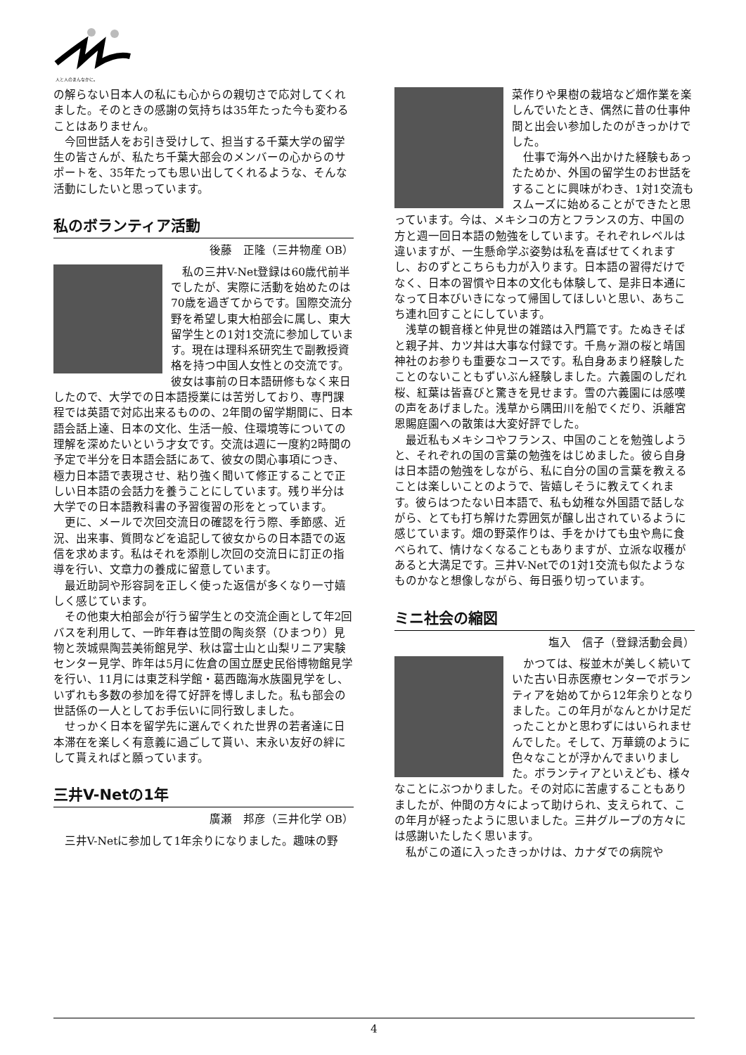人と人のまんなかに。
の解らない日本人の私にも心からの親切さで応対してくれました。そのときの感謝の気持ちは35年たった今も変わることはありません。
今回世話人をお引き受けして、担当する千葉大学の留学生の皆さんが、私たち千葉大部会のメンバーの心からのサポートを、35年たっても思い出してくれるような、そんな活動にしたいと思っています。
私のボランティア活動
後藤　正隆（三井物産 OB）
私の三井V-Net登録は60歳代前半でしたが、実際に活動を始めたのは70歳を過ぎてからです。国際交流分野を希望し東大柏部会に属し、東大留学生との1対1交流に参加しています。現在は理科系研究生で副教授資格を持つ中国人女性との交流です。彼女は事前の日本語研修もなく来日したので、大学での日本語授業には苦労しており、専門課程では英語で対応出来るものの、2年間の留学期間に、日本語会話上達、日本の文化、生活一般、住環境等についての理解を深めたいという才女です。交流は週に一度約2時間の予定で半分を日本語会話にあて、彼女の関心事項につき、極力日本語で表現させ、粘り強く聞いて修正することで正しい日本語の会話力を養うことにしています。残り半分は大学での日本語教科書の予習復習の形をとっています。
更に、メールで次回交流日の確認を行う際、季節感、近況、出来事、質問などを追記して彼女からの日本語での返信を求めます。私はそれを添削し次回の交流日に訂正の指導を行い、文章力の養成に留意しています。
最近助詞や形容詞を正しく使った返信が多くなり一寸嬉しく感じています。
その他東大柏部会が行う留学生との交流企画として年2回バスを利用して、一昨年春は笠間の陶炎祭（ひまつり）見物と茨城県陶芸美術館見学、秋は富士山と山梨リニア実験センター見学、昨年は5月に佐倉の国立歴史民俗博物館見学を行い、11月には東芝科学館・葛西臨海水族園見学をし、いずれも多数の参加を得て好評を博しました。私も部会の世話係の一人としてお手伝いに同行致しました。
せっかく日本を留学先に選んでくれた世界の若者達に日本滞在を楽しく有意義に過ごして貰い、末永い友好の絆にして貰えればと願っています。
三井V-Netの1年
廣瀬　邦彦（三井化学 OB）
三井V-Netに参加して1年余りになりました。趣味の野
菜作りや果樹の栽培など畑作業を楽しんでいたとき、偶然に昔の仕事仲間と出会い参加したのがきっかけでした。
仕事で海外へ出かけた経験もあったためか、外国の留学生のお世話をすることに興味がわき、1対1交流もスムーズに始めることができたと思っています。今は、メキシコの方とフランスの方、中国の方と週一回日本語の勉強をしています。それぞれレベルは違いますが、一生懸命学ぶ姿勢は私を喜ばせてくれますし、おのずとこちらも力が入ります。日本語の習得だけでなく、日本の習慣や日本の文化も体験して、是非日本通になって日本びいきになって帰国してほしいと思い、あちこち連れ回すことにしています。
浅草の観音様と仲見世の雑踏は入門篇です。たぬきそばと親子丼、カツ丼は大事な付録です。千鳥ヶ淵の桜と靖国神社のお参りも重要なコースです。私自身あまり経験したことのないこともずいぶん経験しました。六義園のしだれ桜、紅葉は皆喜びと驚きを見せます。雪の六義園には感嘆の声をあげました。浅草から隅田川を船でくだり、浜離宮恩賜庭園への散策は大変好評でした。
最近私もメキシコやフランス、中国のことを勉強しようと、それぞれの国の言葉の勉強をはじめました。彼ら自身は日本語の勉強をしながら、私に自分の国の言葉を教えることは楽しいことのようで、皆嬉しそうに教えてくれます。彼らはつたない日本語で、私も幼稚な外国語で話しながら、とても打ち解けた雰囲気が醸し出されているように感じています。畑の野菜作りは、手をかけても虫や鳥に食べられて、情けなくなることもありますが、立派な収穫があると大満足です。三井V-Netでの1対1交流も似たようなものかなと想像しながら、毎日張り切っています。
ミニ社会の縮図
塩入　信子（登録活動会員）
かつては、桜並木が美しく続いていた古い日赤医療センターでボランティアを始めてから12年余りとなりました。この年月がなんとかけ足だったことかと思わずにはいられませんでした。そして、万華鏡のように色々なことが浮かんでまいりました。ボランティアといえども、様々なことにぶつかりました。その対応に苦慮することもありましたが、仲間の方々によって助けられ、支えられて、この年月が経ったように思いました。三井グループの方々には感謝いたしたく思います。
私がこの道に入ったきっかけは、カナダでの病院や
4